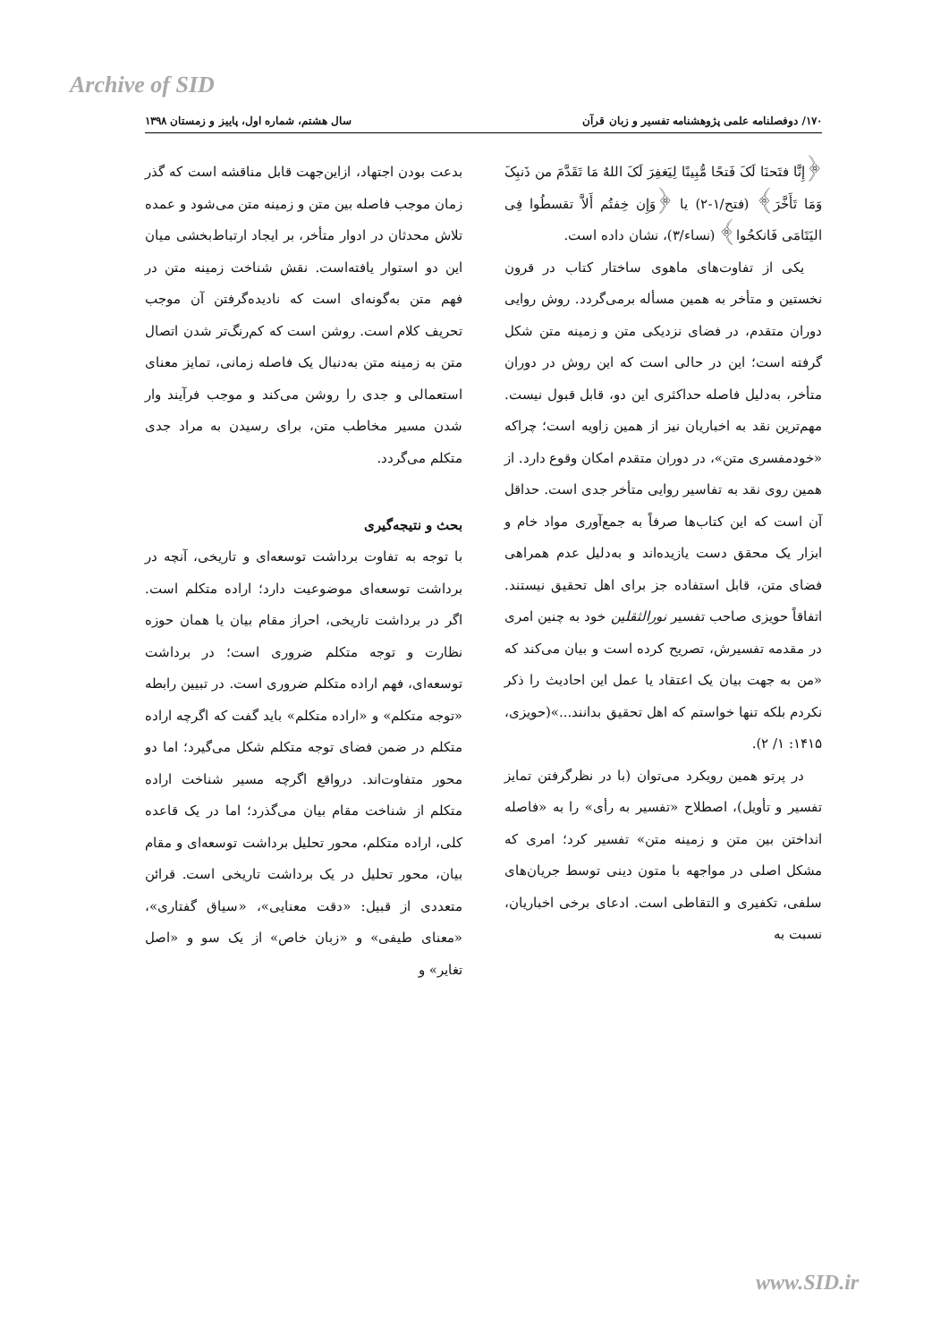Archive of SID
۱۷۰/ دوفصلنامه علمی پژوهشنامه تفسیر و زبان قرآن سال هشتم، شماره اول، پاییز و زمستان ۱۳۹۸
﴿إِنَّا فتَحنَا لَکَ فَتحًا مُّبِینًا لِیَغفِرَ لَکَ اللهُ مَا تَقَدَّمَ من ذَنبِکَ وَمَا تَأَخَّرَ﴾ (فتح/۱-۲) یا ﴿وَإِن خِفتُم أَلاَّ تقسطُوا فِی الیَتَامَی فَانکحُوا﴾ (نساء/۳)، نشان داده است.
یکی از تفاوت‌های ماهوی ساختار کتاب در قرون نخستین و متأخر به همین مسأله برمی‌گردد. روش روایی دوران متقدم، در فضای نزدیکی متن و زمینه متن شکل گرفته است؛ این در حالی است که این روش در دوران متأخر، به‌دلیل فاصله حداکثری این دو، قابل قبول نیست. مهم‌ترین نقد به اخباریان نیز از همین زاویه است؛ چراکه «خودمفسری متن»، در دوران متقدم امکان وقوع دارد. از همین روی نقد به تفاسیر روایی متأخر جدی است. حداقل آن است که این کتاب‌ها صرفاً به جمع‌آوری مواد خام و ابزار یک محقق دست یازیده‌اند و به‌دلیل عدم همراهی فضای متن، قابل استفاده جز برای اهل تحقیق نیستند. اتفاقاً حویزی صاحب تفسیر نورالثقلین خود به چنین امری در مقدمه تفسیرش، تصریح کرده است و بیان می‌کند که «من به جهت بیان یک اعتقاد یا عمل این احادیث را ذکر نکردم بلکه تنها خواستم که اهل تحقیق بدانند...»(حویزی، ۱۴۱۵: ۱/ ۲).
در پرتو همین رویکرد می‌توان (با در نظرگرفتن تمایز تفسیر و تأویل)، اصطلاح «تفسیر به رأی» را به «فاصله انداختن بین متن و زمینه متن» تفسیر کرد؛ امری که مشکل اصلی در مواجهه با متون دینی توسط جریان‌های سلفی، تکفیری و التقاطی است. ادعای برخی اخباریان، نسبت به
بدعت بودن اجتهاد، ازاین‌جهت قابل مناقشه است که گذر زمان موجب فاصله بین متن و زمینه متن می‌شود و عمده تلاش محدثان در ادوار متأخر، بر ایجاد ارتباط‌بخشی میان این دو استوار یافته‌است. نقش شناخت زمینه متن در فهم متن به‌گونه‌ای است که نادیده‌گرفتن آن موجب تحریف کلام است. روشن است که کم‌رنگ‌تر شدن اتصال متن به زمینه متن به‌دنبال یک فاصله زمانی، تمایز معنای استعمالی و جدی را روشن می‌کند و موجب فرآیند وار شدن مسیر مخاطب متن، برای رسیدن به مراد جدی متکلم می‌گردد.
بحث و نتیجه‌گیری
با توجه به تفاوت برداشت توسعه‌ای و تاریخی، آنچه در برداشت توسعه‌ای موضوعیت دارد؛ اراده متکلم است. اگر در برداشت تاریخی، احراز مقام بیان یا همان حوزه نظارت و توجه متکلم ضروری است؛ در برداشت توسعه‌ای، فهم اراده متکلم ضروری است. در تبیین رابطه «توجه متکلم» و «اراده متکلم» باید گفت که اگرچه اراده متکلم در ضمن فضای توجه متکلم شکل می‌گیرد؛ اما دو محور متفاوت‌اند. درواقع اگرچه مسیر شناخت اراده متکلم از شناخت مقام بیان می‌گذرد؛ اما در یک قاعده کلی، اراده متکلم، محور تحلیل برداشت توسعه‌ای و مقام بیان، محور تحلیل در یک برداشت تاریخی است. قرائن متعددی از قبیل: «دقت معنایی»، «سیاق گفتاری»، «معنای طیفی» و «زبان خاص» از یک سو و «اصل تغایر» و
www.SID.ir